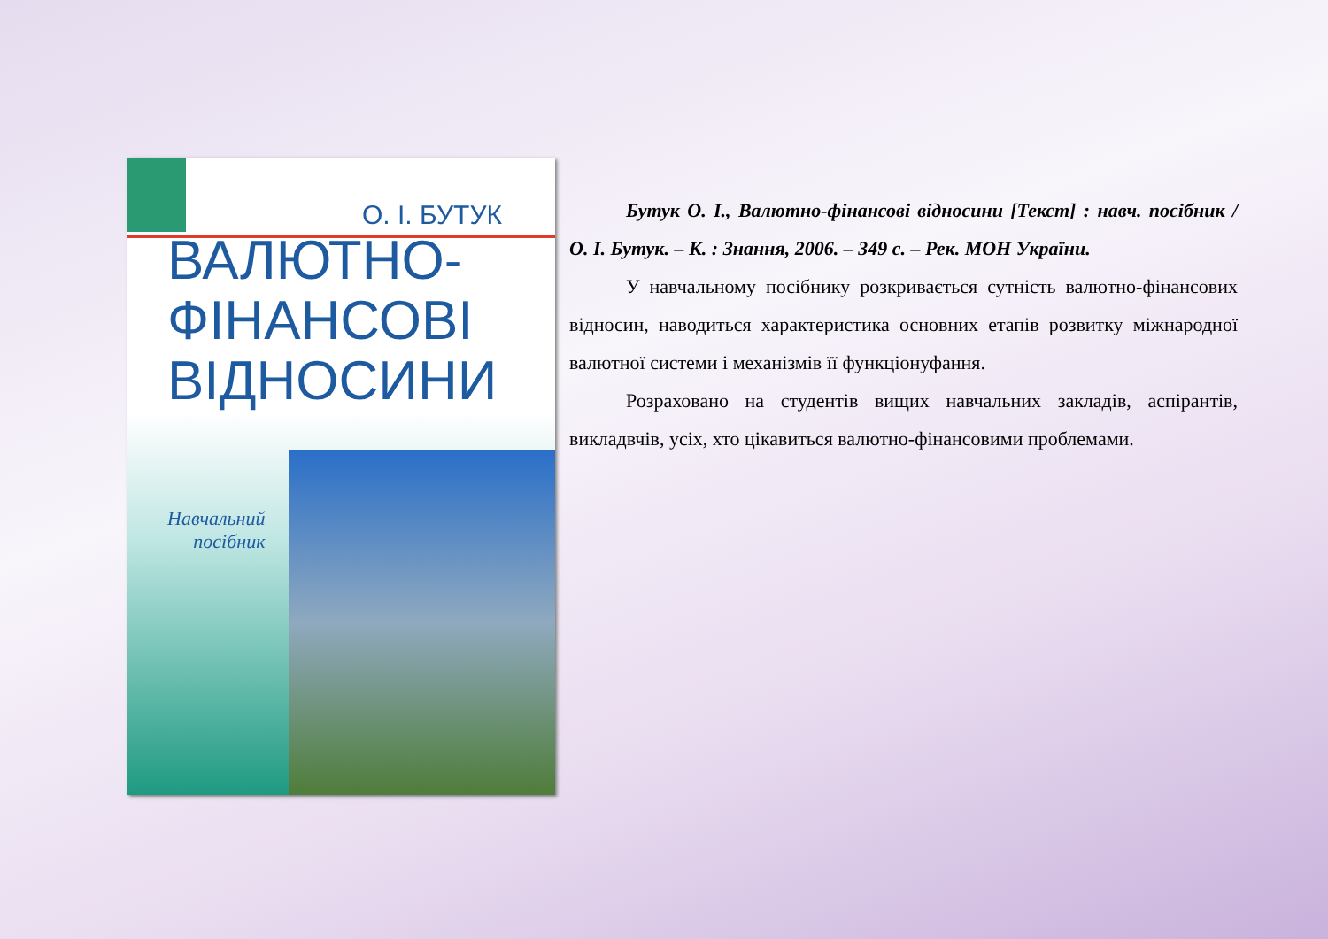О. І. БУТУК
ВАЛЮТНО-
ФІНАНСОВІ
ВІДНОСИНИ
Навчальний
посібник
Бутук О. І., Валютно-фінансові відносини [Текст] : навч. посібник / О. І. Бутук. – К. : Знання, 2006. – 349 с. – Рек. МОН України.
У навчальному посібнику розкривається сутність валютно-фінансових відносин, наводиться характеристика основних етапів розвитку міжнародної валютної системи і механізмів її функціонуфання.
Розраховано на студентів вищих навчальних закладів, аспірантів, викладвчів, усіх, хто цікавиться валютно-фінансовими проблемами.